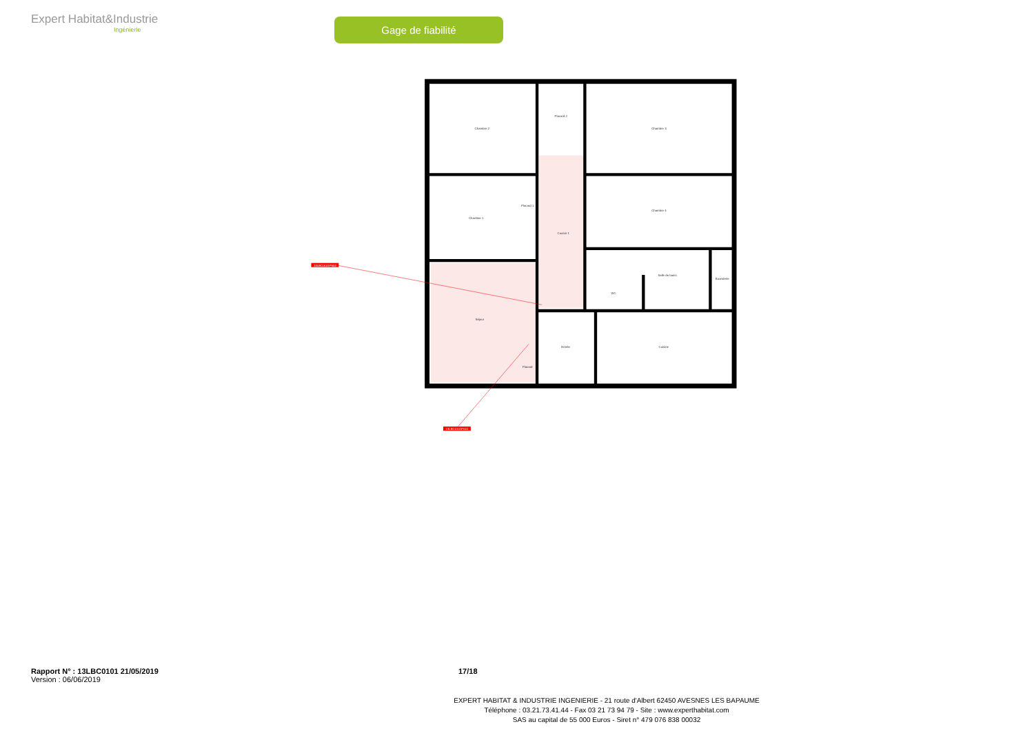Expert Habitat&Industrie
Ingénierie
Gage de fiabilité
Chambre 2
Placard 2
Chambre 3
Chambre 1
Placard 1
Couloir 1
Chambre 4
Salle de bains
Buanderie
WC
Séjour
Entrée
Placard
Cuisine
13LBC0101P002
13LBC0101P001
Rapport N° : 13LBC0101 21/05/2019 17/18
Version : 06/06/2019
EXPERT HABITAT & INDUSTRIE INGENIERIE - 21 route d'Albert 62450 AVESNES LES BAPAUME
Téléphone : 03.21.73.41.44 - Fax 03 21 73 94 79 - Site : www.experthabitat.com
SAS au capital de 55 000 Euros - Siret n° 479 076 838 00032